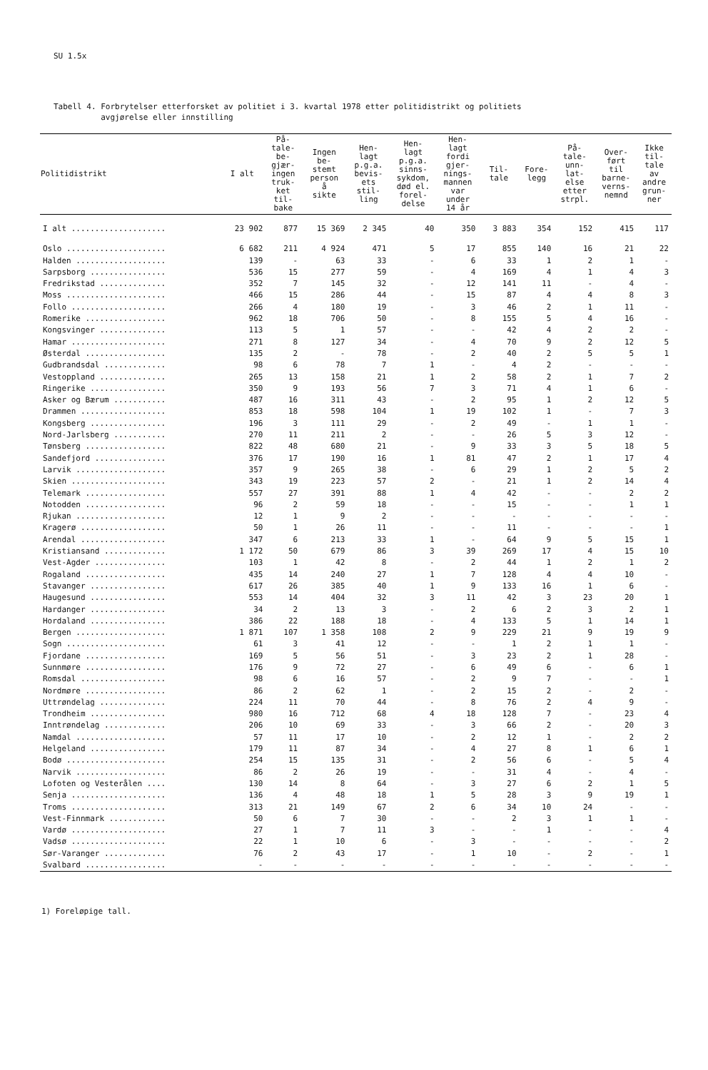SU 1.5x
Tabell 4. Forbrytelser etterforsket av politiet i 3. kvartal 1978 etter politidistrikt og politiets
avgjørelse eller innstilling
| Politidistrikt | I alt | På- tale- be- gjær- ingen truk- ket til- bake | Ingen be- stemt person å sikte | Hen- lagt p.g.a. bevis- ets stil- ling | Hen- lagt p.g.a. sinns- sykdom, død el. forel- delse | Hen- lagt fordi gjer- nings- mannen var under 14 år | Til- tale | Fore- legg | På- tale- unn- lat- else etter strpl. | Over- ført til barne- verns- nemnd | Ikke til- tale av andre grun- ner |
| --- | --- | --- | --- | --- | --- | --- | --- | --- | --- | --- | --- |
| I alt .................... | 23 902 | 877 | 15 369 | 2 345 | 40 | 350 | 3 883 | 354 | 152 | 415 | 117 |
| Oslo ..................... | 6 682 | 211 | 4 924 | 471 | 5 | 17 | 855 | 140 | 16 | 21 | 22 |
| Halden ................... | 139 | - | 63 | 33 | - | 6 | 33 | 1 | 2 | 1 | - |
| Sarpsborg ................ | 536 | 15 | 277 | 59 | - | 4 | 169 | 4 | 1 | 4 | 3 |
| Fredrikstad .............. | 352 | 7 | 145 | 32 | - | 12 | 141 | 11 | - | 4 | - |
| Moss ..................... | 466 | 15 | 286 | 44 | - | 15 | 87 | 4 | 4 | 8 | 3 |
| Follo .................... | 266 | 4 | 180 | 19 | - | 3 | 46 | 2 | 1 | 11 | - |
| Romerike ................. | 962 | 18 | 706 | 50 | - | 8 | 155 | 5 | 4 | 16 | - |
| Kongsvinger .............. | 113 | 5 | 1 | 57 | - | - | 42 | 4 | 2 | 2 | - |
| Hamar .................... | 271 | 8 | 127 | 34 | - | 4 | 70 | 9 | 2 | 12 | 5 |
| Østerdal ................. | 135 | 2 | - | 78 | - | 2 | 40 | 2 | 5 | 5 | 1 |
| Gudbrandsdal ............. | 98 | 6 | 78 | 7 | 1 | - | 4 | 2 | - | - | - |
| Vestoppland .............. | 265 | 13 | 158 | 21 | 1 | 2 | 58 | 2 | 1 | 7 | 2 |
| Ringerike ................ | 350 | 9 | 193 | 56 | 7 | 3 | 71 | 4 | 1 | 6 | - |
| Asker og Bærum ........... | 487 | 16 | 311 | 43 | - | 2 | 95 | 1 | 2 | 12 | 5 |
| Drammen .................. | 853 | 18 | 598 | 104 | 1 | 19 | 102 | 1 | - | 7 | 3 |
| Kongsberg ................ | 196 | 3 | 111 | 29 | - | 2 | 49 | - | 1 | 1 | - |
| Nord-Jarlsberg ........... | 270 | 11 | 211 | 2 | - | - | 26 | 5 | 3 | 12 | - |
| Tønsberg ................. | 822 | 48 | 680 | 21 | - | 9 | 33 | 3 | 5 | 18 | 5 |
| Sandefjord ............... | 376 | 17 | 190 | 16 | 1 | 81 | 47 | 2 | 1 | 17 | 4 |
| Larvik ................... | 357 | 9 | 265 | 38 | - | 6 | 29 | 1 | 2 | 5 | 2 |
| Skien .................... | 343 | 19 | 223 | 57 | 2 | - | 21 | 1 | 2 | 14 | 4 |
| Telemark ................. | 557 | 27 | 391 | 88 | 1 | 4 | 42 | - | - | 2 | 2 |
| Notodden ................. | 96 | 2 | 59 | 18 | - | - | 15 | - | - | 1 | 1 |
| Rjukan ................... | 12 | 1 | 9 | 2 | - | - | - | - | - | - | - |
| Kragerø .................. | 50 | 1 | 26 | 11 | - | - | 11 | - | - | - | 1 |
| Arendal .................. | 347 | 6 | 213 | 33 | 1 | - | 64 | 9 | 5 | 15 | 1 |
| Kristiansand ............. | 1 172 | 50 | 679 | 86 | 3 | 39 | 269 | 17 | 4 | 15 | 10 |
| Vest-Agder ............... | 103 | 1 | 42 | 8 | - | 2 | 44 | 1 | 2 | 1 | 2 |
| Rogaland ................. | 435 | 14 | 240 | 27 | 1 | 7 | 128 | 4 | 4 | 10 | - |
| Stavanger ................ | 617 | 26 | 385 | 40 | 1 | 9 | 133 | 16 | 1 | 6 | - |
| Haugesund ................ | 553 | 14 | 404 | 32 | 3 | 11 | 42 | 3 | 23 | 20 | 1 |
| Hardanger ................ | 34 | 2 | 13 | 3 | - | 2 | 6 | 2 | 3 | 2 | 1 |
| Hordaland ................ | 386 | 22 | 188 | 18 | - | 4 | 133 | 5 | 1 | 14 | 1 |
| Bergen ................... | 1 871 | 107 | 1 358 | 108 | 2 | 9 | 229 | 21 | 9 | 19 | 9 |
| Sogn ..................... | 61 | 3 | 41 | 12 | - | - | 1 | 2 | 1 | 1 | - |
| Fjordane ................. | 169 | 5 | 56 | 51 | - | 3 | 23 | 2 | 1 | 28 | - |
| Sunnmøre ................. | 176 | 9 | 72 | 27 | - | 6 | 49 | 6 | - | 6 | 1 |
| Romsdal .................. | 98 | 6 | 16 | 57 | - | 2 | 9 | 7 | - | - | 1 |
| Nordmøre ................. | 86 | 2 | 62 | 1 | - | 2 | 15 | 2 | - | 2 | - |
| Uttrøndelag .............. | 224 | 11 | 70 | 44 | - | 8 | 76 | 2 | 4 | 9 | - |
| Trondheim ................ | 980 | 16 | 712 | 68 | 4 | 18 | 128 | 7 | - | 23 | 4 |
| Inntrøndelag ............. | 206 | 10 | 69 | 33 | - | 3 | 66 | 2 | - | 20 | 3 |
| Namdal ................... | 57 | 11 | 17 | 10 | - | 2 | 12 | 1 | - | 2 | 2 |
| Helgeland ................ | 179 | 11 | 87 | 34 | - | 4 | 27 | 8 | 1 | 6 | 1 |
| Bodø ..................... | 254 | 15 | 135 | 31 | - | 2 | 56 | 6 | - | 5 | 4 |
| Narvik ................... | 86 | 2 | 26 | 19 | - | - | 31 | 4 | - | 4 | - |
| Lofoten og Vesterålen .... | 130 | 14 | 8 | 64 | - | 3 | 27 | 6 | 2 | 1 | 5 |
| Senja .................... | 136 | 4 | 48 | 18 | 1 | 5 | 28 | 3 | 9 | 19 | 1 |
| Troms .................... | 313 | 21 | 149 | 67 | 2 | 6 | 34 | 10 | 24 | - | - |
| Vest-Finnmark ............ | 50 | 6 | 7 | 30 | - | - | 2 | 3 | 1 | 1 | - |
| Vardø .................... | 27 | 1 | 7 | 11 | 3 | - | - | 1 | - | - | 4 |
| Vadsø .................... | 22 | 1 | 10 | 6 | - | 3 | - | - | - | - | 2 |
| Sør-Varanger ............. | 76 | 2 | 43 | 17 | - | 1 | 10 | - | 2 | - | 1 |
| Svalbard ................. | - | - | - | - | - | - | - | - | - | - | - |
1) Foreløpige tall.